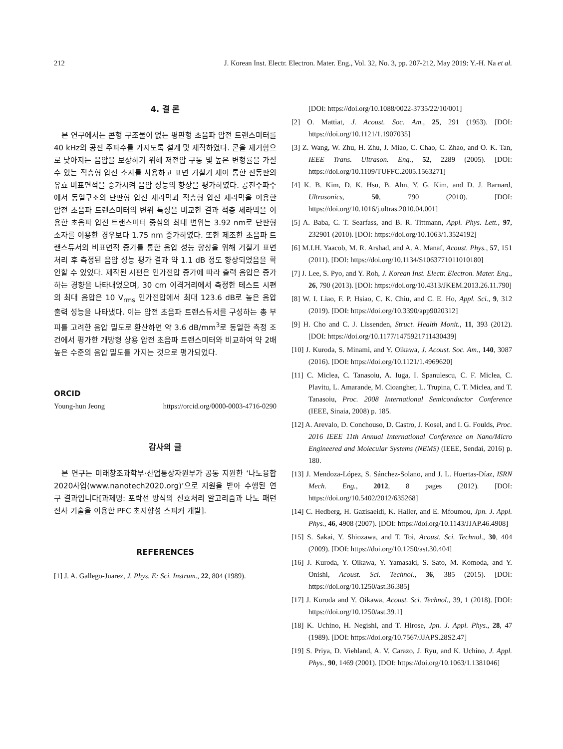212 J. Korean Inst. Electr. Electron. Mater. Eng., Vol. 32, No. 3, pp. 207-212, May 2019: Y.-H. Na et al.
4. 결 론
본 연구에서는 콘형 구조물이 없는 평판형 초음파 압전 트랜스미터를 40 kHz의 공진 주파수를 가지도록 설계 및 제작하였다. 콘을 제거함으로 낮아지는 음압을 보상하기 위해 저전압 구동 및 높은 변형률을 가질 수 있는 적층형 압전 소자를 사용하고 표면 거칠기 제어 통한 진동판의 유효 비표면적을 증가시켜 음압 성능의 향상을 평가하였다. 공진주파수에서 동일구조의 단판형 압전 세라믹과 적층형 압전 세라믹을 이용한 압전 초음파 트랜스미터의 변위 특성을 비교한 결과 적층 세라믹을 이용한 초음파 압전 트랜스미터 중심의 최대 변위는 3.92 nm로 단판형 소자를 이용한 경우보다 1.75 nm 증가하였다. 또한 제조한 초음파 트랜스듀서의 비표면적 증가를 통한 음압 성능 향상을 위해 거칠기 표면처리 후 측정된 음압 성능 평가 결과 약 1.1 dB 정도 향상되었음을 확인할 수 있었다. 제작된 시편은 인가전압 증가에 따라 출력 음압은 증가하는 경향을 나타내었으며, 30 cm 이격거리에서 측정한 테스트 시편의 최대 음압은 10 V<sub>rms</sub> 인가전압에서 최대 123.6 dB로 높은 음압 출력 성능을 나타냈다. 이는 압전 초음파 트랜스듀서를 구성하는 총 부피를 고려한 음압 밀도로 환산하면 약 3.6 dB/mm<sup>3</sup>로 동일한 측정 조건에서 평가한 개방형 상용 압전 초음파 트랜스미터와 비교하여 약 2배 높은 수준의 음압 밀도를 가지는 것으로 평가되었다.
ORCID
Young-hun Jeong https://orcid.org/0000-0003-4716-0290
감사의 글
본 연구는 미래창조과학부·산업통상자원부가 공동 지원한 ‘나노융합2020사업(www.nanotech2020.org)’으로 지원을 받아 수행된 연구 결과입니다[과제명: 포락선 방식의 신호처리 알고리즘과 나노 패턴 전사 기술을 이용한 PFC 초지향성 스피커 개발].
REFERENCES
[1] J. A. Gallego-Juarez, J. Phys. E: Sci. Instrum., 22, 804 (1989).
[DOI: https://doi.org/10.1088/0022-3735/22/10/001]
[2] O. Mattiat, J. Acoust. Soc. Am., 25, 291 (1953). [DOI: https://doi.org/10.1121/1.1907035]
[3] Z. Wang, W. Zhu, H. Zhu, J. Miao, C. Chao, C. Zhao, and O. K. Tan, IEEE Trans. Ultrason. Eng., 52, 2289 (2005). [DOI: https://doi.org/10.1109/TUFFC.2005.1563271]
[4] K. B. Kim, D. K. Hsu, B. Ahn, Y. G. Kim, and D. J. Barnard, Ultrasonics, 50, 790 (2010). [DOI: https://doi.org/10.1016/j.ultras.2010.04.001]
[5] A. Baba, C. T. Searfass, and B. R. Tittmann, Appl. Phys. Lett., 97, 232901 (2010). [DOI: https://doi.org/10.1063/1.3524192]
[6] M.I.H. Yaacob, M. R. Arshad, and A. A. Manaf, Acoust. Phys., 57, 151 (2011). [DOI: https://doi.org/10.1134/S1063771011010180]
[7] J. Lee, S. Pyo, and Y. Roh, J. Korean Inst. Electr. Electron. Mater. Eng., 26, 790 (2013). [DOI: https://doi.org/10.4313/JKEM.2013.26.11.790]
[8] W. I. Liao, F. P. Hsiao, C. K. Chiu, and C. E. Ho, Appl. Sci., 9, 312 (2019). [DOI: https://doi.org/10.3390/app9020312]
[9] H. Cho and C. J. Lissenden, Struct. Health Monit., 11, 393 (2012). [DOI: https://doi.org/10.1177/1475921711430439]
[10] J. Kuroda, S. Minami, and Y. Oikawa, J. Acoust. Soc. Am., 140, 3087 (2016). [DOI: https://doi.org/10.1121/1.4969620]
[11] C. Miclea, C. Tanasoiu, A. Iuga, I. Spanulescu, C. F. Miclea, C. Plavitu, L. Amarande, M. Cioangher, L. Trupina, C. T. Miclea, and T. Tanasoiu, Proc. 2008 International Semiconductor Conference (IEEE, Sinaia, 2008) p. 185.
[12] A. Arevalo, D. Conchouso, D. Castro, J. Kosel, and I. G. Foulds, Proc. 2016 IEEE 11th Annual International Conference on Nano/Micro Engineered and Molecular Systems (NEMS) (IEEE, Sendai, 2016) p. 180.
[13] J. Mendoza-López, S. Sánchez-Solano, and J. L. Huertas-Díaz, ISRN Mech. Eng., 2012, 8 pages (2012). [DOI: https://doi.org/10.5402/2012/635268]
[14] C. Hedberg, H. Gazisaeidi, K. Haller, and E. Mfoumou, Jpn. J. Appl. Phys., 46, 4908 (2007). [DOI: https://doi.org/10.1143/JJAP.46.4908]
[15] S. Sakai, Y. Shiozawa, and T. Toi, Acoust. Sci. Technol., 30, 404 (2009). [DOI: https://doi.org/10.1250/ast.30.404]
[16] J. Kuroda, Y. Oikawa, Y. Yamasaki, S. Sato, M. Komoda, and Y. Onishi, Acoust. Sci. Technol., 36, 385 (2015). [DOI: https://doi.org/10.1250/ast.36.385]
[17] J. Kuroda and Y. Oikawa, Acoust. Sci. Technol., 39, 1 (2018). [DOI: https://doi.org/10.1250/ast.39.1]
[18] K. Uchino, H. Negishi, and T. Hirose, Jpn. J. Appl. Phys., 28, 47 (1989). [DOI: https://doi.org/10.7567/JJAPS.28S2.47]
[19] S. Priya, D. Viehland, A. V. Carazo, J. Ryu, and K. Uchino, J. Appl. Phys., 90, 1469 (2001). [DOI: https://doi.org/10.1063/1.1381046]